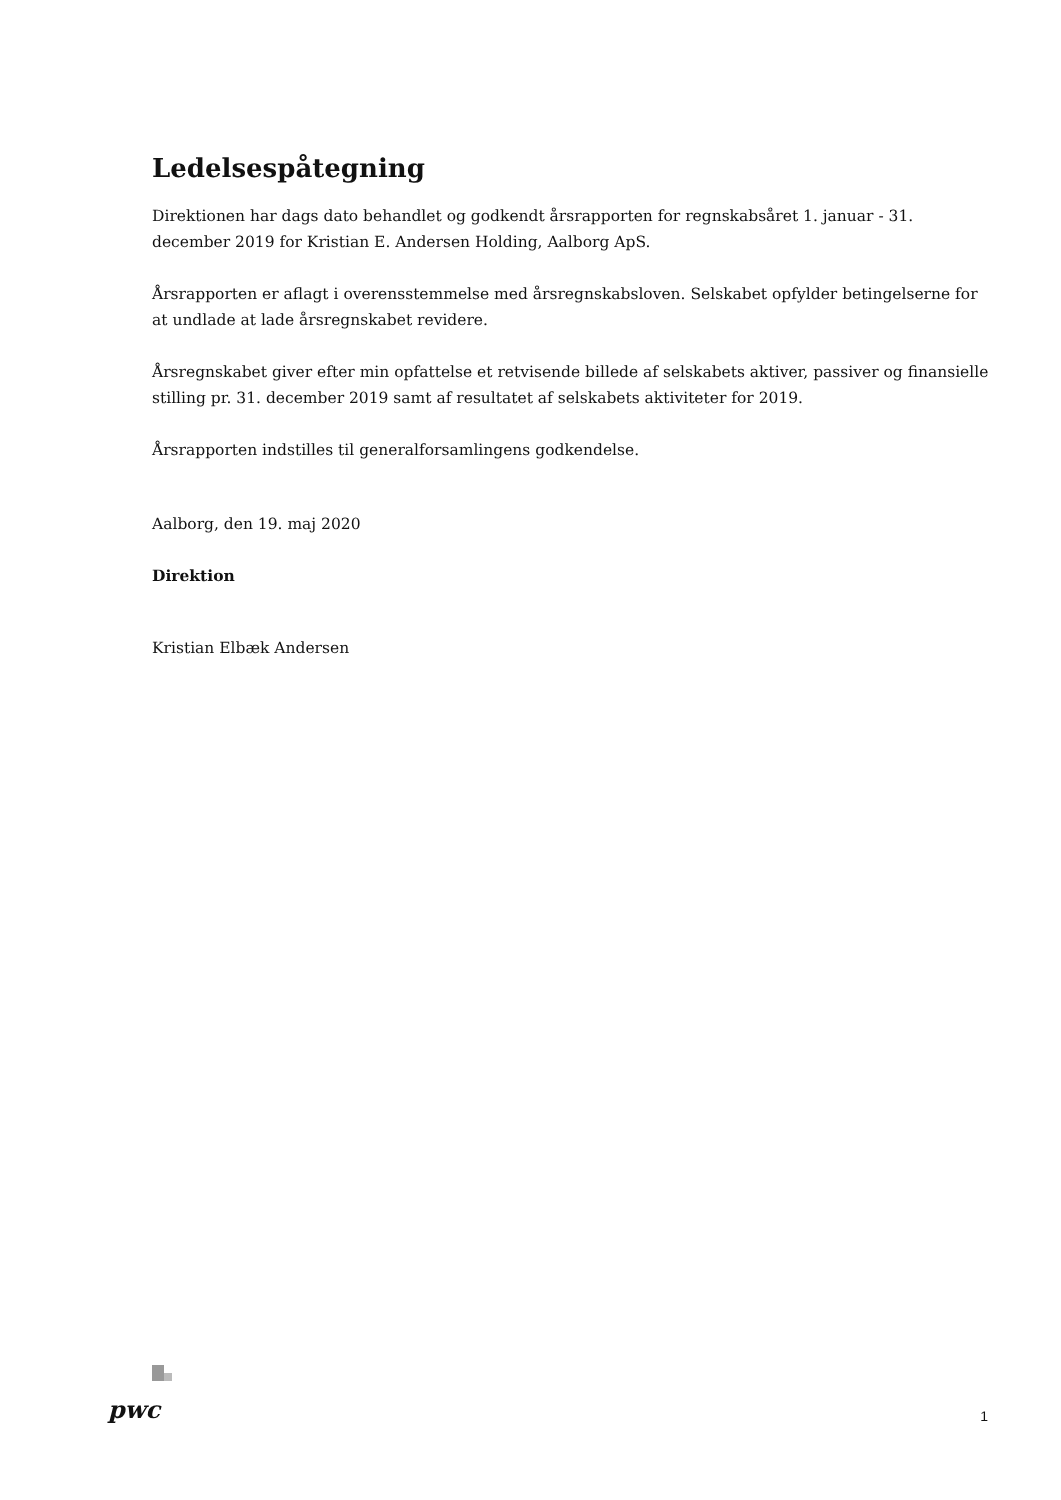Ledelsespåtegning
Direktionen har dags dato behandlet og godkendt årsrapporten for regnskabsåret 1. januar - 31. december 2019 for Kristian E. Andersen Holding, Aalborg ApS.
Årsrapporten er aflagt i overensstemmelse med årsregnskabsloven. Selskabet opfylder betingelserne for at undlade at lade årsregnskabet revidere.
Årsregnskabet giver efter min opfattelse et retvisende billede af selskabets aktiver, passiver og finansielle stilling pr. 31. december 2019 samt af resultatet af selskabets aktiviteter for 2019.
Årsrapporten indstilles til generalforsamlingens godkendelse.
Aalborg, den 19. maj 2020
Direktion
Kristian Elbæk Andersen
pwc
1